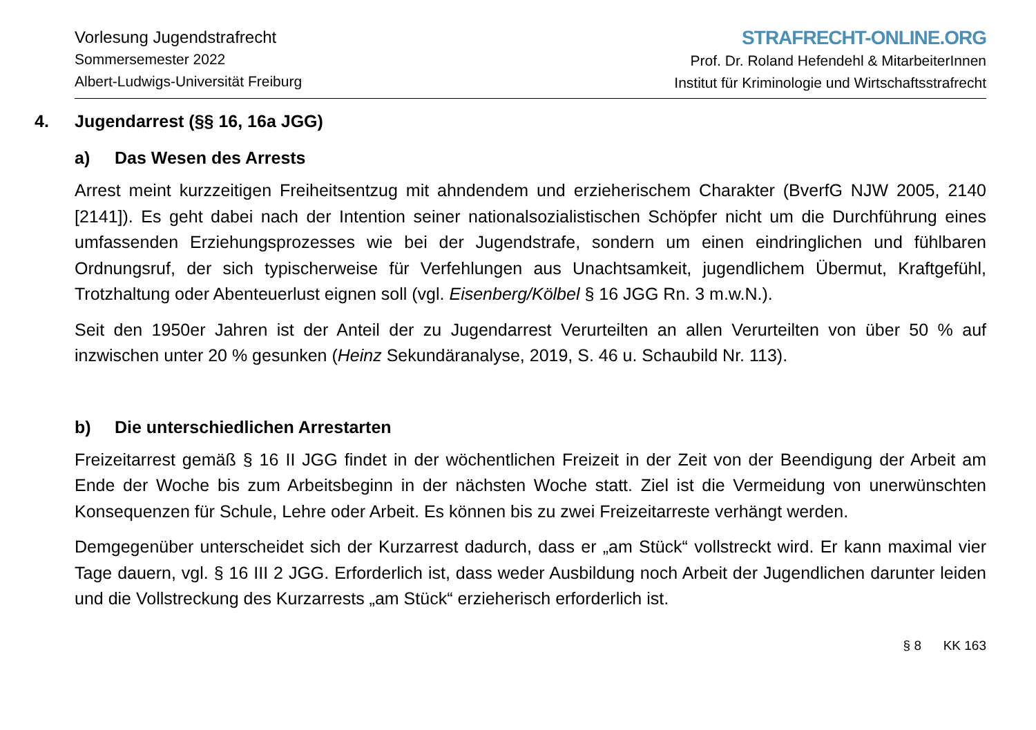Vorlesung Jugendstrafrecht
Sommersemester 2022
Albert-Ludwigs-Universität Freiburg
STRAFRECHT-ONLINE.ORG
Prof. Dr. Roland Hefendehl & MitarbeiterInnen
Institut für Kriminologie und Wirtschaftsstrafrecht
4. Jugendarrest (§§ 16, 16a JGG)
a) Das Wesen des Arrests
Arrest meint kurzzeitigen Freiheitsentzug mit ahndendem und erzieherischem Charakter (BverfG NJW 2005, 2140 [2141]). Es geht dabei nach der Intention seiner nationalsozialistischen Schöpfer nicht um die Durchführung eines umfassenden Erziehungsprozesses wie bei der Jugendstrafe, sondern um einen eindringlichen und fühlbaren Ordnungsruf, der sich typischerweise für Verfehlungen aus Unachtsamkeit, jugendlichem Übermut, Kraftgefühl, Trotzhaltung oder Abenteuerlust eignen soll (vgl. Eisenberg/Kölbel § 16 JGG Rn. 3 m.w.N.).
Seit den 1950er Jahren ist der Anteil der zu Jugendarrest Verurteilten an allen Verurteilten von über 50 % auf inzwischen unter 20 % gesunken (Heinz Sekundäranalyse, 2019, S. 46 u. Schaubild Nr. 113).
b) Die unterschiedlichen Arrestarten
Freizeitarrest gemäß § 16 II JGG findet in der wöchentlichen Freizeit in der Zeit von der Beendigung der Arbeit am Ende der Woche bis zum Arbeitsbeginn in der nächsten Woche statt. Ziel ist die Vermeidung von unerwünschten Konsequenzen für Schule, Lehre oder Arbeit. Es können bis zu zwei Freizeitarreste verhängt werden.
Demgegenüber unterscheidet sich der Kurzarrest dadurch, dass er „am Stück“ vollstreckt wird. Er kann maximal vier Tage dauern, vgl. § 16 III 2 JGG. Erforderlich ist, dass weder Ausbildung noch Arbeit der Jugendlichen darunter leiden und die Vollstreckung des Kurzarrests „am Stück“ erzieherisch erforderlich ist.
§ 8 KK 163